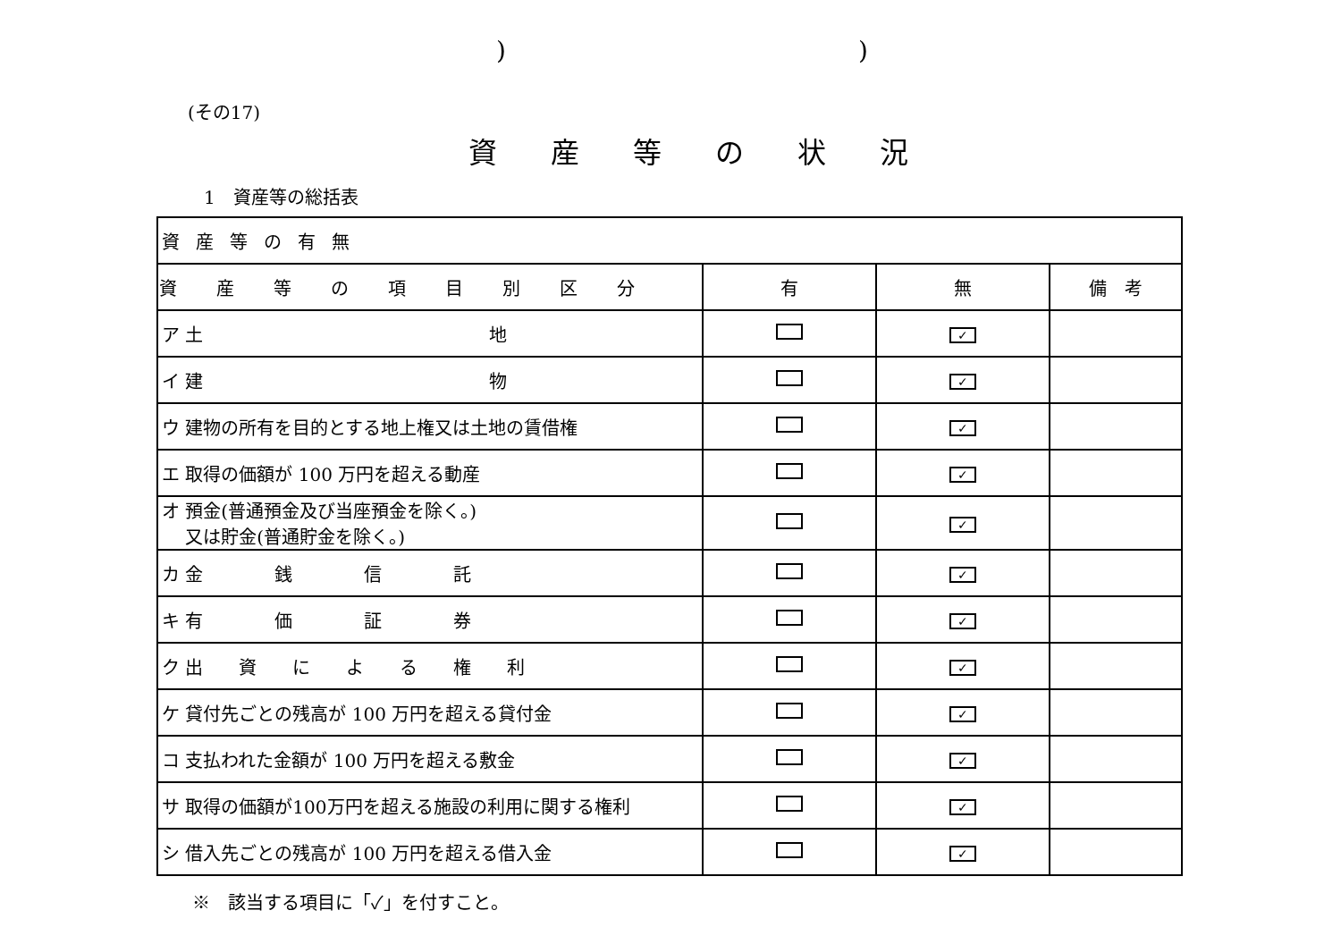))
(その17)
資産等の状況
1　資産等の総括表
| 資産等の有無 | | | |
| --- | --- | --- | --- |
| 資産等の項目別区分 | 有 | 無 | 備 考 |
| ア 土 地 | | ✓ | |
| イ 建 物 | | ✓ | |
| ウ 建物の所有を目的とする地上権又は土地の賃借権 | | ✓ | |
| エ 取得の価額が 100 万円を超える動産 | | ✓ | |
| オ 預金(普通預金及び当座預金を除く。) 又は貯金(普通貯金を除く。) | | ✓ | |
| カ 金 銭 信 託 | | ✓ | |
| キ 有 価 証 券 | | ✓ | |
| ク 出 資 に よ る 権 利 | | ✓ | |
| ケ 貸付先ごとの残高が 100 万円を超える貸付金 | | ✓ | |
| コ 支払われた金額が 100 万円を超える敷金 | | ✓ | |
| サ 取得の価額が100万円を超える施設の利用に関する権利 | | ✓ | |
| シ 借入先ごとの残高が 100 万円を超える借入金 | | ✓ | |
※　該当する項目に「✓」を付すこと。